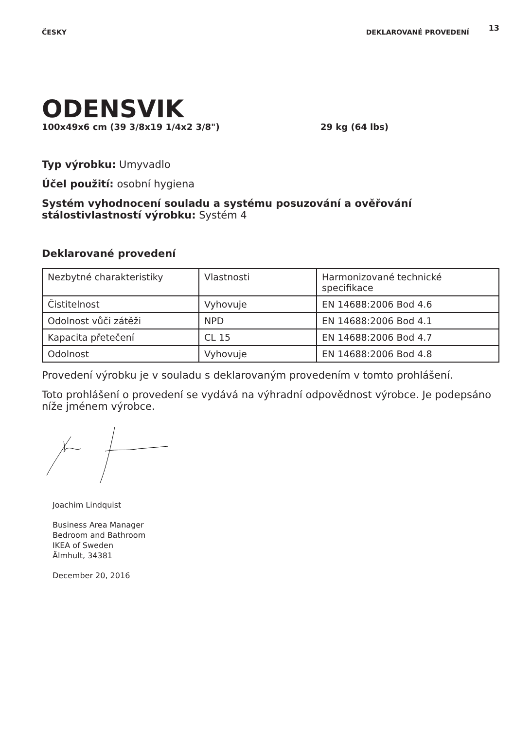ČESKY DEKLAROVANÉ PROVEDENÍ 13
ODENSVIK
100x49x6 cm (39 3/8x19 1/4x2 3/8") 29 kg (64 lbs)
Typ výrobku: Umyvadlo
Účel použití: osobní hygiena
Systém vyhodnocení souladu a systému posuzování a ověřování stálostivlastností výrobku: Systém 4
Deklarované provedení
| Nezbytné charakteristiky | Vlastnosti | Harmonizované technické specifikace |
| Čistitelnost | Vyhovuje | EN 14688:2006 Bod 4.6 |
| Odolnost vůči zátěži | NPD | EN 14688:2006 Bod 4.1 |
| Kapacita přetečení | CL 15 | EN 14688:2006 Bod 4.7 |
| Odolnost | Vyhovuje | EN 14688:2006 Bod 4.8 |
Provedení výrobku je v souladu s deklarovaným provedením v tomto prohlášení.
Toto prohlášení o provedení se vydává na výhradní odpovědnost výrobce. Je podepsáno níže jménem výrobce.
Joachim Lindquist
Business Area Manager
Bedroom and Bathroom
IKEA of Sweden
Älmhult, 34381
December 20, 2016